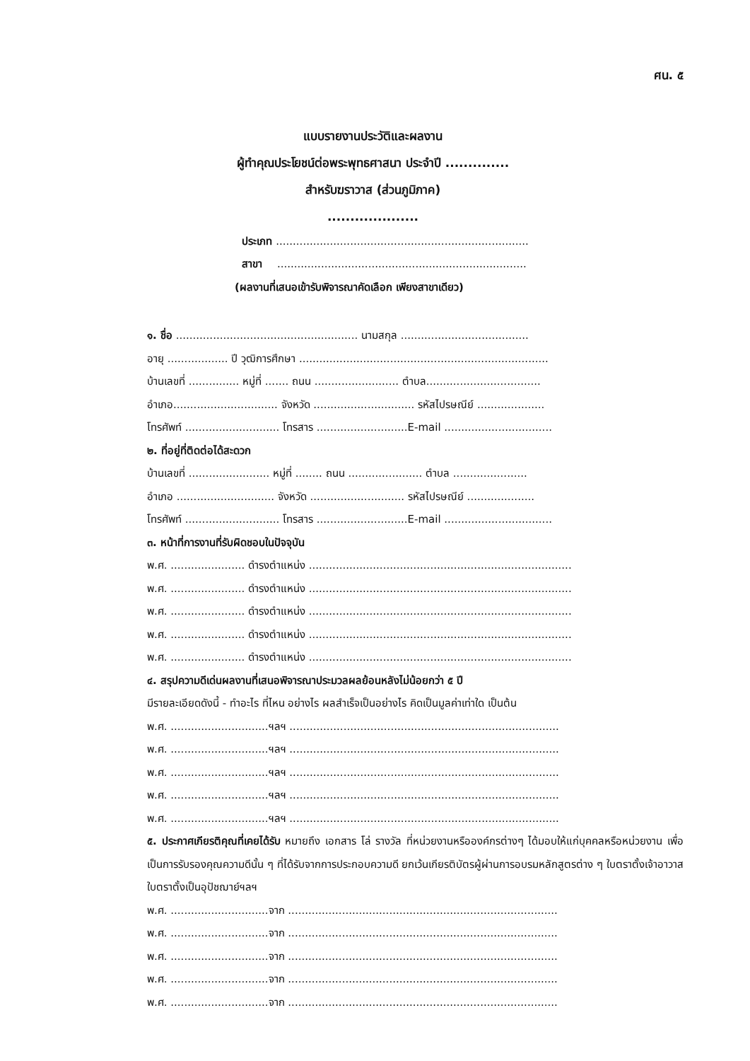ศน. ๕
แบบรายงานประวัติและผลงาน
ผู้ทำคุณประโยชน์ต่อพระพุทธศาสนา ประจำปี ..............
สำหรับฆราวาส (ส่วนภูมิภาค)
....................
ประเภท ...........................................................................
สาขา ..........................................................................
(ผลงานที่เสนอเข้ารับพิจารณาคัดเลือก เพียงสาขาเดียว)
๑. ชื่อ ...................................................... นามสกุล ......................................
อายุ .................. ปี วุฒิการศึกษา ..........................................................................
บ้านเลขที่ ............... หมู่ที่ ....... ถนน ......................... ตำบล..................................
อำเภอ............................... จังหวัด .............................. รหัสไปรษณีย์ ....................
โทรศัพท์ ............................ โทรสาร ...........................E-mail ................................
๒. ที่อยู่ที่ติดต่อได้สะดวก
บ้านเลขที่ ........................ หมู่ที่ ........ ถนน ...................... ตำบล ......................
อำเภอ ............................. จังหวัด ............................ รหัสไปรษณีย์ ....................
โทรศัพท์ ............................ โทรสาร ...........................E-mail ................................
๓. หน้าที่การงานที่รับผิดชอบในปัจจุบัน
พ.ศ. ...................... ดำรงตำแหน่ง ..............................................................................
พ.ศ. ...................... ดำรงตำแหน่ง ..............................................................................
พ.ศ. ...................... ดำรงตำแหน่ง ..............................................................................
พ.ศ. ...................... ดำรงตำแหน่ง ..............................................................................
พ.ศ. ...................... ดำรงตำแหน่ง ..............................................................................
๔. สรุปความดีเด่นผลงานที่เสนอพิจารณาประมวลผลย้อนหลังไม่น้อยกว่า ๕ ปี
มีรายละเอียดดังนี้ - ทำอะไร ที่ไหน อย่างไร ผลสำเร็จเป็นอย่างไร คิดเป็นมูลค่าเท่าใด เป็นต้น
พ.ศ. .............................ฯลฯ ................................................................................
พ.ศ. .............................ฯลฯ ................................................................................
พ.ศ. .............................ฯลฯ ................................................................................
พ.ศ. .............................ฯลฯ ................................................................................
พ.ศ. .............................ฯลฯ ................................................................................
๕. ประกาศเกียรติคุณที่เคยได้รับ หมายถึง เอกสาร โล่ รางวัล ที่หน่วยงานหรือองค์กรต่างๆ ได้มอบให้แก่บุคคลหรือหน่วยงาน เพื่อเป็นการรับรองคุณความดีนั้น ๆ ที่ได้รับจากการประกอบความดี ยกเว้นเกียรติบัตรผู้ผ่านการอบรมหลักสูตรต่าง ๆ ใบตราตั้งเจ้าอาวาส ใบตราตั้งเป็นอุปัชฌาย์ฯลฯ
พ.ศ. .............................จาก ................................................................................
พ.ศ. .............................จาก ................................................................................
พ.ศ. .............................จาก ................................................................................
พ.ศ. .............................จาก ................................................................................
พ.ศ. .............................จาก ................................................................................